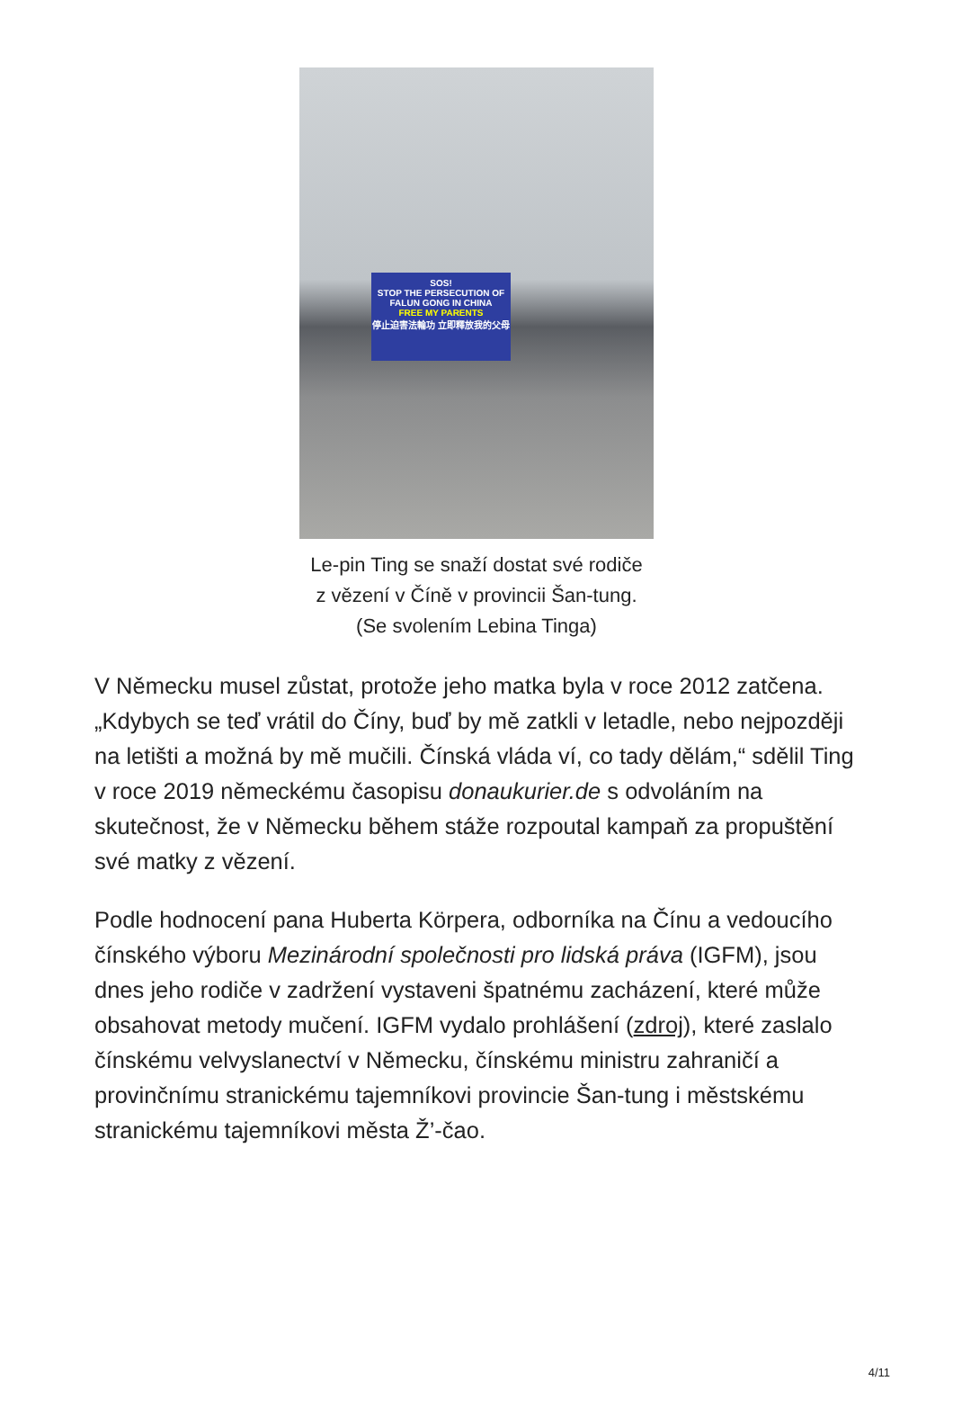SOS!
STOP THE PERSECUTION OF FALUN GONG IN CHINA
FREE MY PARENTS
停止迫害法輪功 立即釋放我的父母
Le-pin Ting se snaží dostat své rodiče z vězení v Číně v provincii Šan-tung. (Se svolením Lebina Tinga)
V Německu musel zůstat, protože jeho matka byla v roce 2012 zatčena. „Kdybych se teď vrátil do Číny, buď by mě zatkli v letadle, nebo nejpozději na letišti a možná by mě mučili. Čínská vláda ví, co tady dělám,“ sdělil Ting v roce 2019 německému časopisu donaukurier.de s odvoláním na skutečnost, že v Německu během stáže rozpoutal kampaň za propuštění své matky z vězení.
Podle hodnocení pana Huberta Körpera, odborníka na Čínu a vedoucího čínského výboru Mezinárodní společnosti pro lidská práva (IGFM), jsou dnes jeho rodiče v zadržení vystaveni špatnému zacházení, které může obsahovat metody mučení. IGFM vydalo prohlášení (zdroj), které zaslalo čínskému velvyslanectví v Německu, čínskému ministru zahraničí a provinčnímu stranickému tajemníkovi provincie Šan-tung i městskému stranickému tajemníkovi města Ž’-čao.
4/11